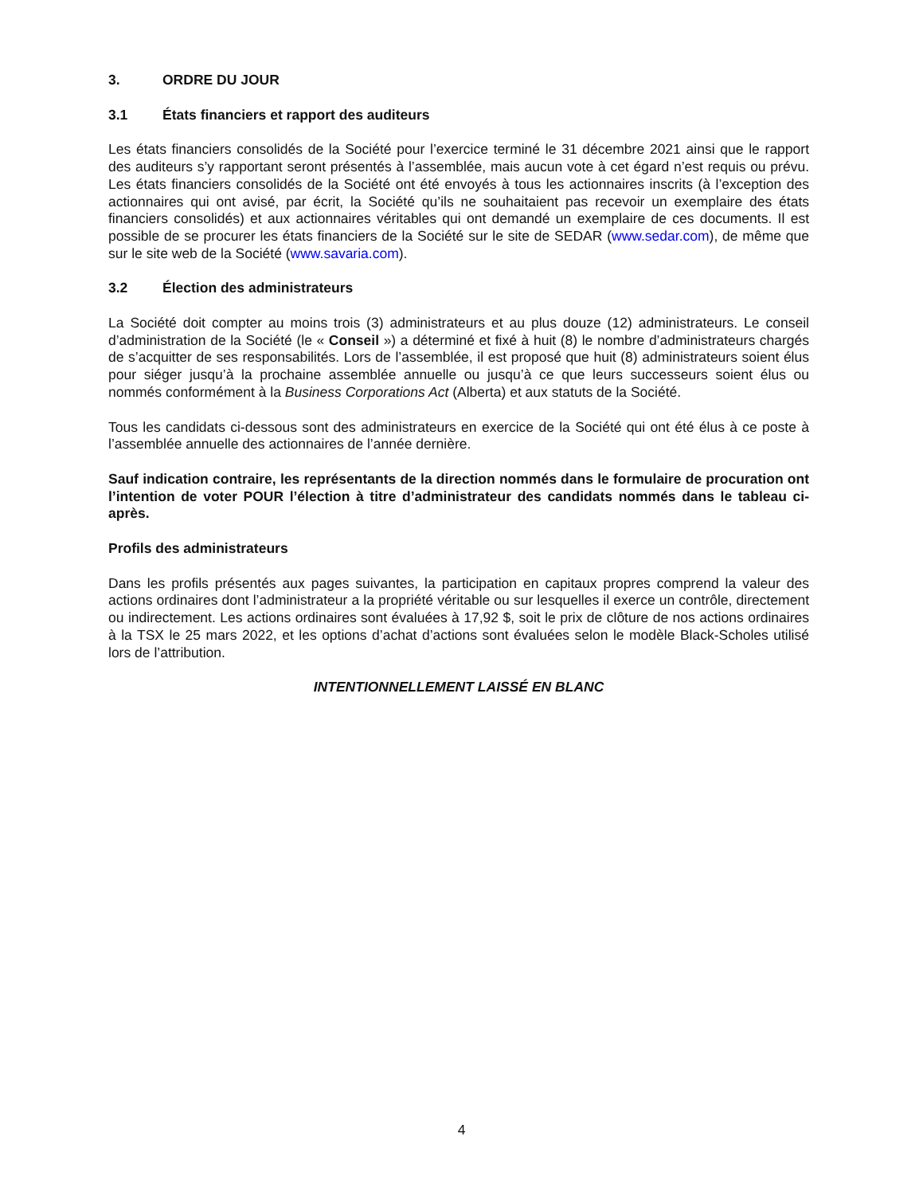3. ORDRE DU JOUR
3.1 États financiers et rapport des auditeurs
Les états financiers consolidés de la Société pour l’exercice terminé le 31 décembre 2021 ainsi que le rapport des auditeurs s’y rapportant seront présentés à l’assemblée, mais aucun vote à cet égard n’est requis ou prévu. Les états financiers consolidés de la Société ont été envoyés à tous les actionnaires inscrits (à l’exception des actionnaires qui ont avisé, par écrit, la Société qu’ils ne souhaitaient pas recevoir un exemplaire des états financiers consolidés) et aux actionnaires véritables qui ont demandé un exemplaire de ces documents. Il est possible de se procurer les états financiers de la Société sur le site de SEDAR (www.sedar.com), de même que sur le site web de la Société (www.savaria.com).
3.2 Élection des administrateurs
La Société doit compter au moins trois (3) administrateurs et au plus douze (12) administrateurs. Le conseil d’administration de la Société (le « Conseil ») a déterminé et fixé à huit (8) le nombre d’administrateurs chargés de s’acquitter de ses responsabilités. Lors de l’assemblée, il est proposé que huit (8) administrateurs soient élus pour siéger jusqu’à la prochaine assemblée annuelle ou jusqu’à ce que leurs successeurs soient élus ou nommés conformément à la Business Corporations Act (Alberta) et aux statuts de la Société.
Tous les candidats ci-dessous sont des administrateurs en exercice de la Société qui ont été élus à ce poste à l’assemblée annuelle des actionnaires de l’année dernière.
Sauf indication contraire, les représentants de la direction nommés dans le formulaire de procuration ont l’intention de voter POUR l’élection à titre d’administrateur des candidats nommés dans le tableau ci-après.
Profils des administrateurs
Dans les profils présentés aux pages suivantes, la participation en capitaux propres comprend la valeur des actions ordinaires dont l’administrateur a la propriété véritable ou sur lesquelles il exerce un contrôle, directement ou indirectement. Les actions ordinaires sont évaluées à 17,92 $, soit le prix de clôture de nos actions ordinaires à la TSX le 25 mars 2022, et les options d’achat d’actions sont évaluées selon le modèle Black-Scholes utilisé lors de l’attribution.
INTENTIONNELLEMENT LAISSÉ EN BLANC
4